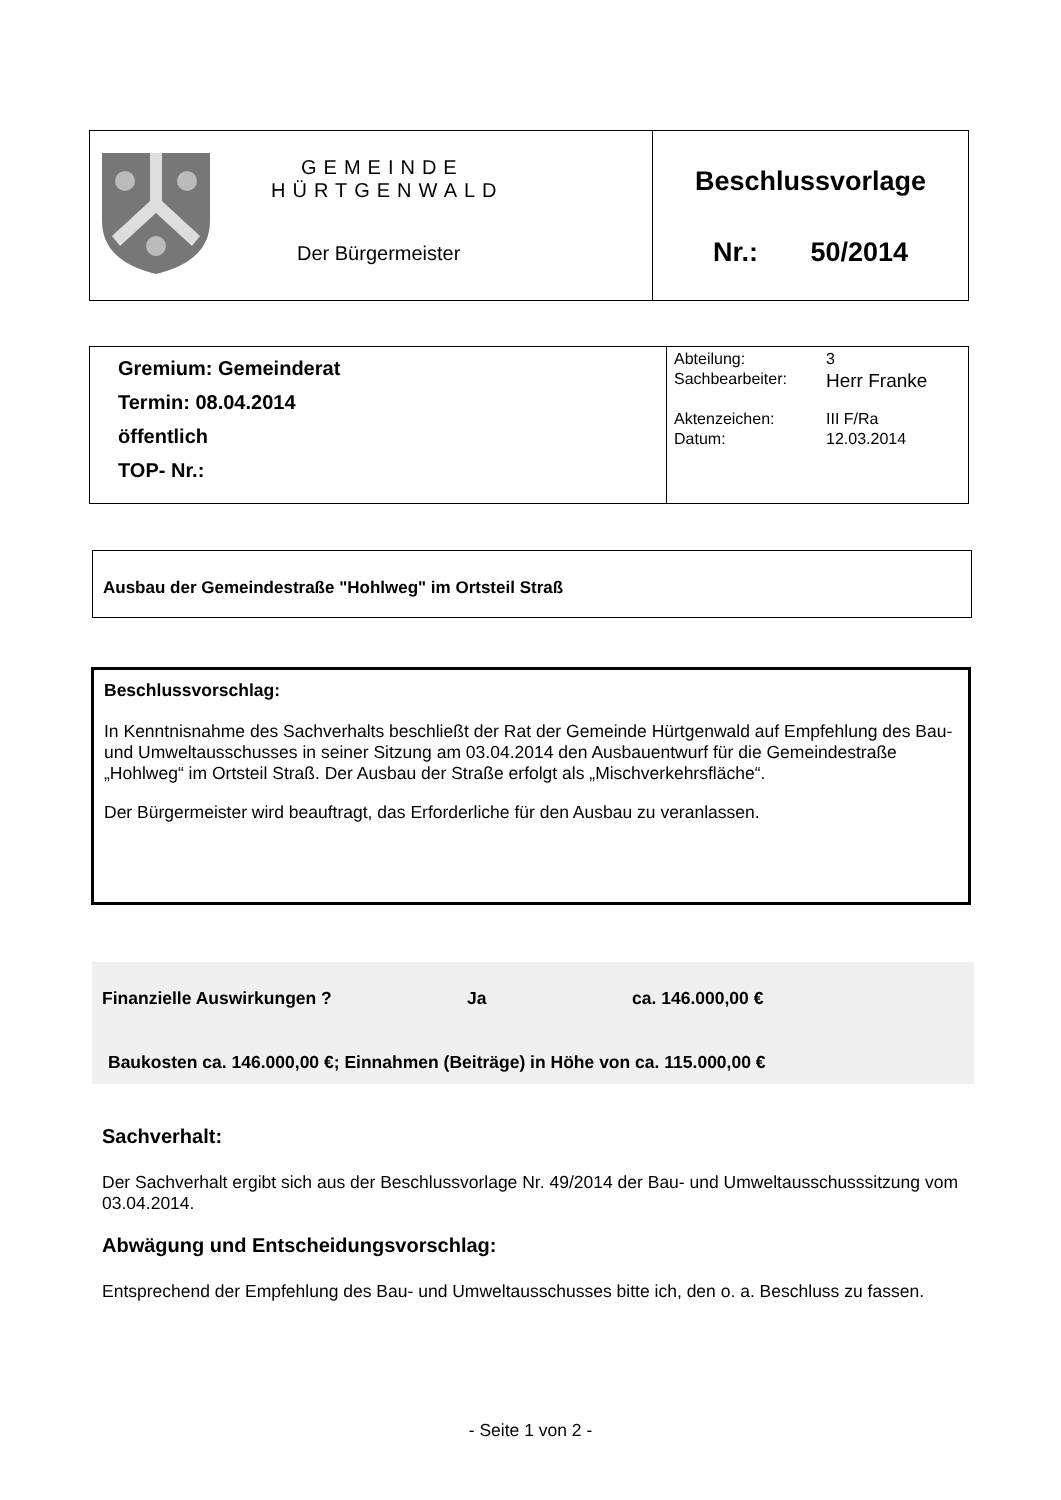| | GEMEINDE HÜRTGENWALD Der Bürgermeister | Beschlussvorlage Nr.: 50/2014 |
| Gremium: Gemeinderat Termin: 08.04.2014 öffentlich TOP- Nr.: | / Abteilung: / 3 / / Sachbearbeiter: / Herr Franke / / Aktenzeichen: / III F/Ra / / Datum: / 12.03.2014 / |
Ausbau der Gemeindestraße "Hohlweg" im Ortsteil Straß
Beschlussvorschlag:
In Kenntnisnahme des Sachverhalts beschließt der Rat der Gemeinde Hürtgenwald auf Empfehlung des Bau- und Umweltausschusses in seiner Sitzung am 03.04.2014 den Ausbauentwurf für die Gemeindestraße „Hohlweg“ im Ortsteil Straß. Der Ausbau der Straße erfolgt als „Mischverkehrsfläche“.
Der Bürgermeister wird beauftragt, das Erforderliche für den Ausbau zu veranlassen.
Finanzielle Auswirkungen ? Ja ca. 146.000,00 €
Baukosten ca. 146.000,00 €; Einnahmen (Beiträge) in Höhe von ca. 115.000,00 €
Sachverhalt:
Der Sachverhalt ergibt sich aus der Beschlussvorlage Nr. 49/2014 der Bau- und Umweltausschusssitzung vom 03.04.2014.
Abwägung und Entscheidungsvorschlag:
Entsprechend der Empfehlung des Bau- und Umweltausschusses bitte ich, den o. a. Beschluss zu fassen.
- Seite 1 von 2 -